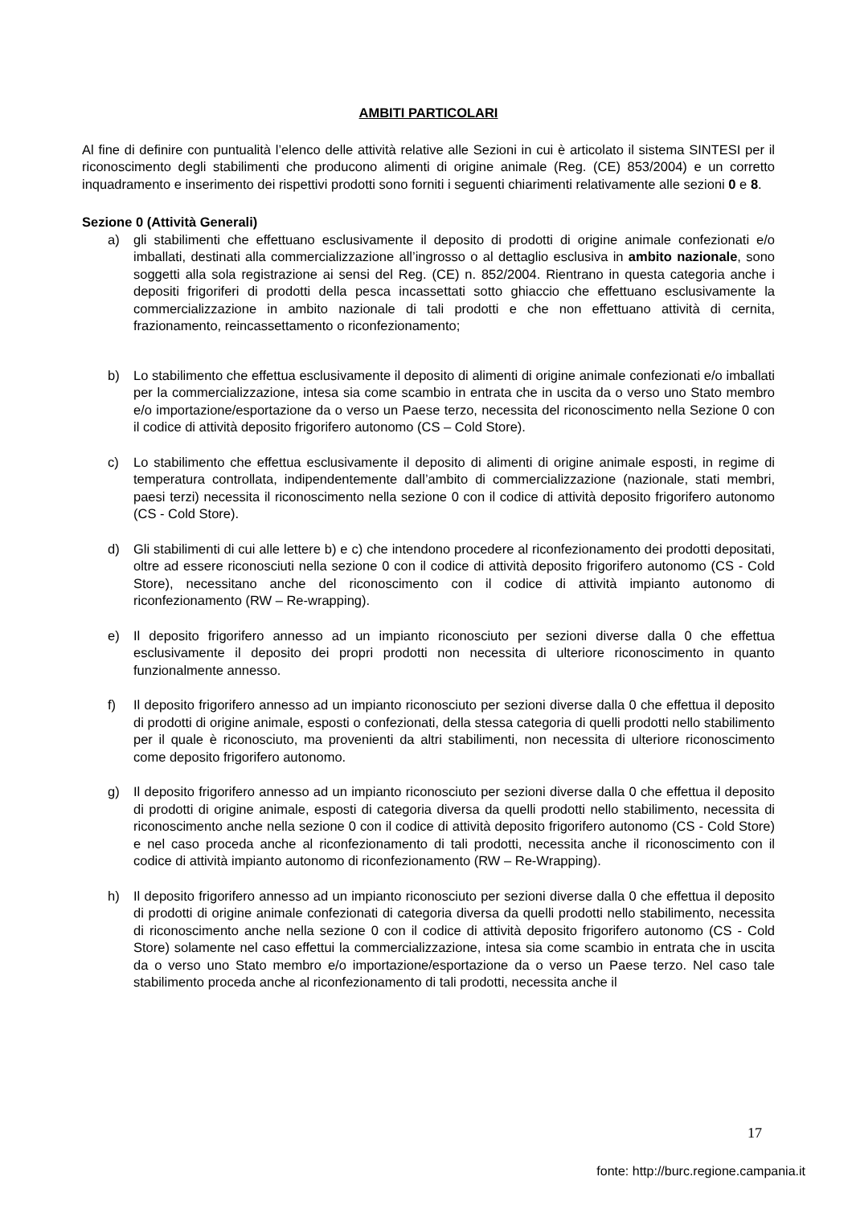AMBITI PARTICOLARI
Al fine di definire con puntualità l’elenco delle attività relative alle Sezioni in cui è articolato il sistema SINTESI per il riconoscimento degli stabilimenti che producono alimenti di origine animale (Reg. (CE) 853/2004) e un corretto inquadramento e inserimento dei rispettivi prodotti sono forniti i seguenti chiarimenti relativamente alle sezioni 0 e 8.
Sezione 0 (Attività Generali)
a) gli stabilimenti che effettuano esclusivamente il deposito di prodotti di origine animale confezionati e/o imballati, destinati alla commercializzazione all’ingrosso o al dettaglio esclusiva in ambito nazionale, sono soggetti alla sola registrazione ai sensi del Reg. (CE) n. 852/2004. Rientrano in questa categoria anche i depositi frigoriferi di prodotti della pesca incassettati sotto ghiaccio che effettuano esclusivamente la commercializzazione in ambito nazionale di tali prodotti e che non effettuano attività di cernita, frazionamento, reincassettamento o riconfezionamento;
b) Lo stabilimento che effettua esclusivamente il deposito di alimenti di origine animale confezionati e/o imballati per la commercializzazione, intesa sia come scambio in entrata che in uscita da o verso uno Stato membro e/o importazione/esportazione da o verso un Paese terzo, necessita del riconoscimento nella Sezione 0 con il codice di attività deposito frigorifero autonomo (CS – Cold Store).
c) Lo stabilimento che effettua esclusivamente il deposito di alimenti di origine animale esposti, in regime di temperatura controllata, indipendentemente dall’ambito di commercializzazione (nazionale, stati membri, paesi terzi) necessita il riconoscimento nella sezione 0 con il codice di attività deposito frigorifero autonomo (CS - Cold Store).
d) Gli stabilimenti di cui alle lettere b) e c) che intendono procedere al riconfezionamento dei prodotti depositati, oltre ad essere riconosciuti nella sezione 0 con il codice di attività deposito frigorifero autonomo (CS - Cold Store), necessitano anche del riconoscimento con il codice di attività impianto autonomo di riconfezionamento (RW – Re-wrapping).
e) Il deposito frigorifero annesso ad un impianto riconosciuto per sezioni diverse dalla 0 che effettua esclusivamente il deposito dei propri prodotti non necessita di ulteriore riconoscimento in quanto funzionalmente annesso.
f) Il deposito frigorifero annesso ad un impianto riconosciuto per sezioni diverse dalla 0 che effettua il deposito di prodotti di origine animale, esposti o confezionati, della stessa categoria di quelli prodotti nello stabilimento per il quale è riconosciuto, ma provenienti da altri stabilimenti, non necessita di ulteriore riconoscimento come deposito frigorifero autonomo.
g) Il deposito frigorifero annesso ad un impianto riconosciuto per sezioni diverse dalla 0 che effettua il deposito di prodotti di origine animale, esposti di categoria diversa da quelli prodotti nello stabilimento, necessita di riconoscimento anche nella sezione 0 con il codice di attività deposito frigorifero autonomo (CS - Cold Store) e nel caso proceda anche al riconfezionamento di tali prodotti, necessita anche il riconoscimento con il codice di attività impianto autonomo di riconfezionamento (RW – Re-Wrapping).
h) Il deposito frigorifero annesso ad un impianto riconosciuto per sezioni diverse dalla 0 che effettua il deposito di prodotti di origine animale confezionati di categoria diversa da quelli prodotti nello stabilimento, necessita di riconoscimento anche nella sezione 0 con il codice di attività deposito frigorifero autonomo (CS - Cold Store) solamente nel caso effettui la commercializzazione, intesa sia come scambio in entrata che in uscita da o verso uno Stato membro e/o importazione/esportazione da o verso un Paese terzo. Nel caso tale stabilimento proceda anche al riconfezionamento di tali prodotti, necessita anche il
17
fonte: http://burc.regione.campania.it